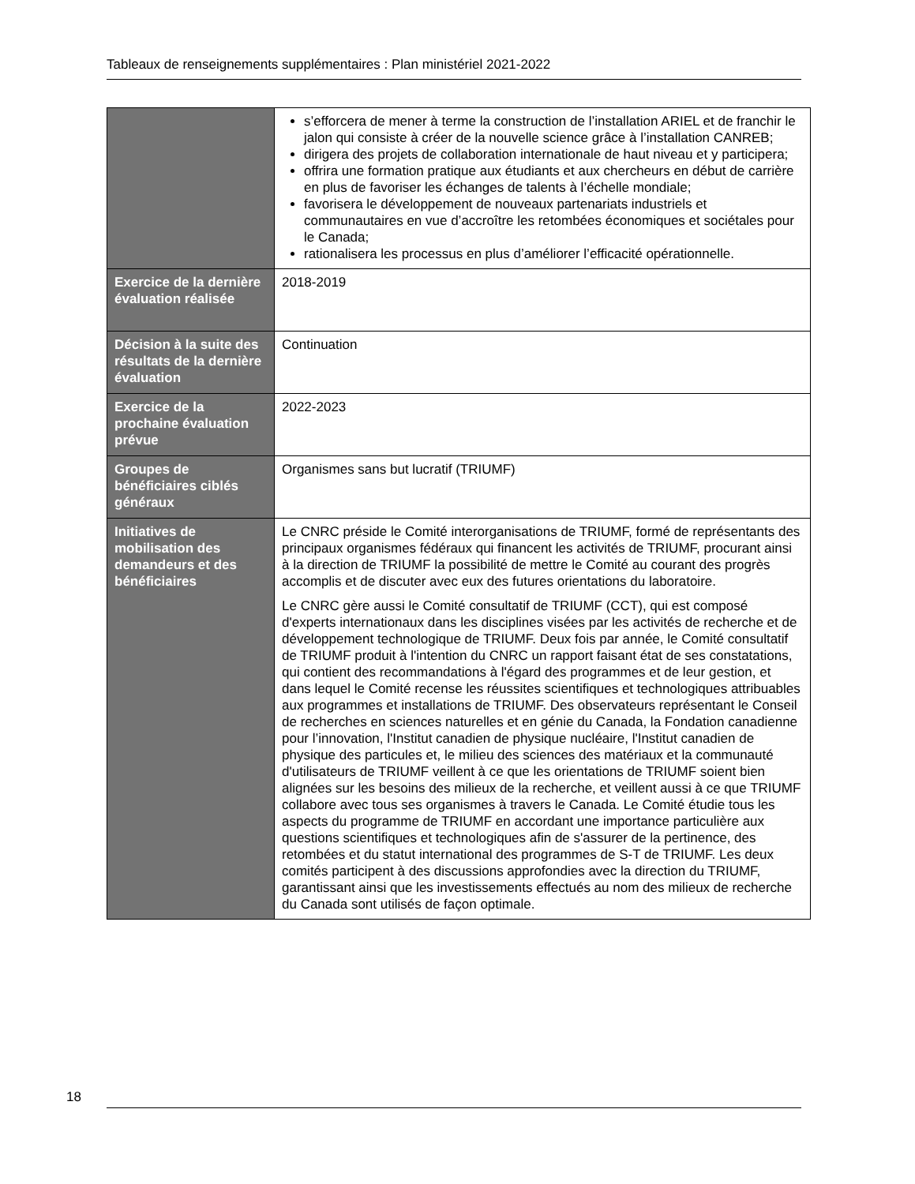Tableaux de renseignements supplémentaires : Plan ministériel 2021-2022
| | s’efforcera de mener à terme la construction de l’installation ARIEL et de franchir le jalon qui consiste à créer de la nouvelle science grâce à l’installation CANREB; dirigera des projets de collaboration internationale de haut niveau et y participera; offrira une formation pratique aux étudiants et aux chercheurs en début de carrière en plus de favoriser les échanges de talents à l’échelle mondiale; favorisera le développement de nouveaux partenariats industriels et communautaires en vue d’accroître les retombées économiques et sociétales pour le Canada; rationalisera les processus en plus d’améliorer l’efficacité opérationnelle. |
| Exercice de la dernière évaluation réalisée | 2018-2019 |
| Décision à la suite des résultats de la dernière évaluation | Continuation |
| Exercice de la prochaine évaluation prévue | 2022-2023 |
| Groupes de bénéficiaires ciblés généraux | Organismes sans but lucratif (TRIUMF) |
| Initiatives de mobilisation des demandeurs et des bénéficiaires | Le CNRC préside le Comité interorganisations de TRIUMF, formé de représentants des principaux organismes fédéraux qui financent les activités de TRIUMF, procurant ainsi à la direction de TRIUMF la possibilité de mettre le Comité au courant des progrès accomplis et de discuter avec eux des futures orientations du laboratoire. Le CNRC gère aussi le Comité consultatif de TRIUMF (CCT), qui est composé d'experts internationaux dans les disciplines visées par les activités de recherche et de développement technologique de TRIUMF. Deux fois par année, le Comité consultatif de TRIUMF produit à l'intention du CNRC un rapport faisant état de ses constatations, qui contient des recommandations à l'égard des programmes et de leur gestion, et dans lequel le Comité recense les réussites scientifiques et technologiques attribuables aux programmes et installations de TRIUMF. Des observateurs représentant le Conseil de recherches en sciences naturelles et en génie du Canada, la Fondation canadienne pour l’innovation, l'Institut canadien de physique nucléaire, l'Institut canadien de physique des particules et, le milieu des sciences des matériaux et la communauté d'utilisateurs de TRIUMF veillent à ce que les orientations de TRIUMF soient bien alignées sur les besoins des milieux de la recherche, et veillent aussi à ce que TRIUMF collabore avec tous ses organismes à travers le Canada. Le Comité étudie tous les aspects du programme de TRIUMF en accordant une importance particulière aux questions scientifiques et technologiques afin de s'assurer de la pertinence, des retombées et du statut international des programmes de S-T de TRIUMF. Les deux comités participent à des discussions approfondies avec la direction du TRIUMF, garantissant ainsi que les investissements effectués au nom des milieux de recherche du Canada sont utilisés de façon optimale. |
18